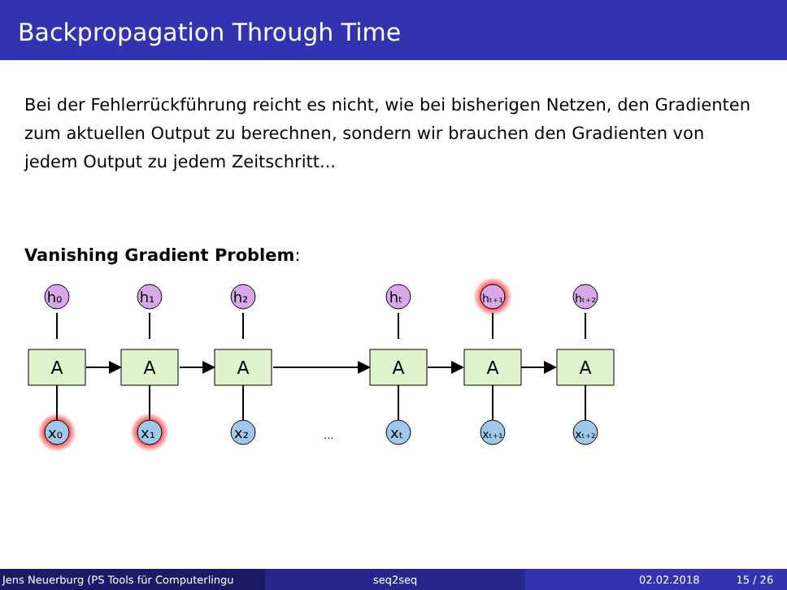Backpropagation Through Time
Bei der Fehlerrückführung reicht es nicht, wie bei bisherigen Netzen, den Gradienten zum aktuellen Output zu berechnen, sondern wir brauchen den Gradienten von jedem Output zu jedem Zeitschritt...
Vanishing Gradient Problem:
A
h₀
x₀
A
h₁
x₁
A
h₂
x₂
...
A
hₜ
xₜ
A
hₜ₊₁
xₜ₊₁
A
hₜ₊₂
xₜ₊₂
Jens Neuerburg (PS Tools für Computerlingu seq2seq 02.02.2018 15 / 26